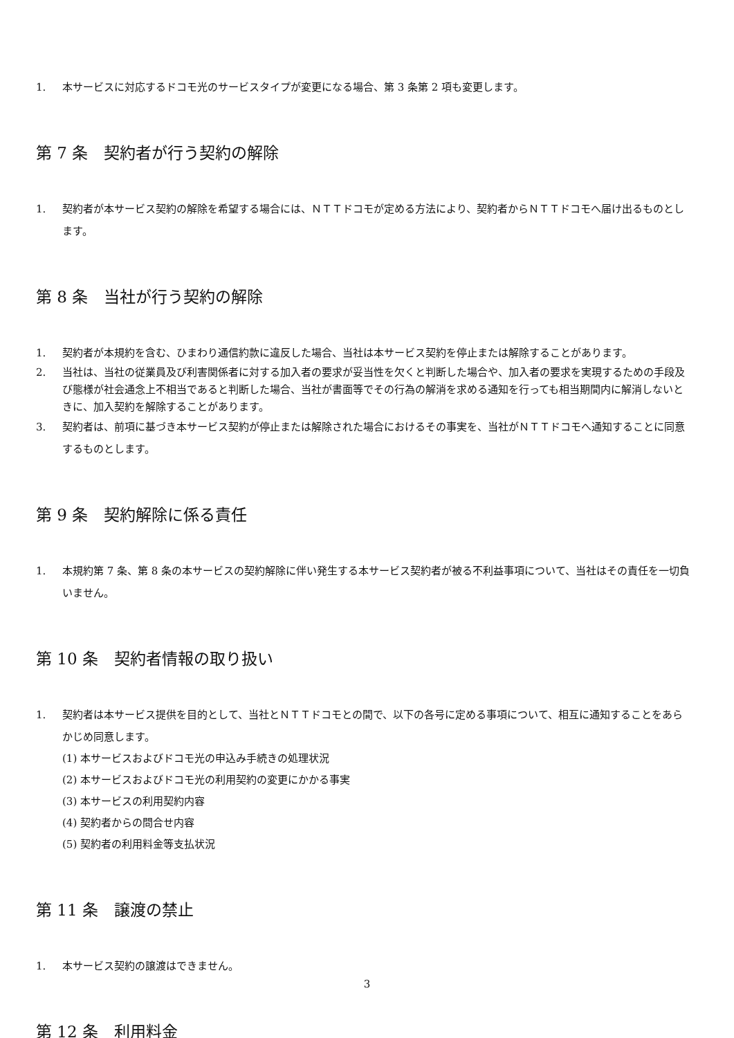1. 本サービスに対応するドコモ光のサービスタイプが変更になる場合、第 3 条第 2 項も変更します。
第 7 条　契約者が行う契約の解除
1. 契約者が本サービス契約の解除を希望する場合には、ＮＴＴドコモが定める方法により、契約者からＮＴＴドコモへ届け出るものとします。
第 8 条　当社が行う契約の解除
1. 契約者が本規約を含む、ひまわり通信約款に違反した場合、当社は本サービス契約を停止または解除することがあります。
2. 当社は、当社の従業員及び利害関係者に対する加入者の要求が妥当性を欠くと判断した場合や、加入者の要求を実現するための手段及び態様が社会通念上不相当であると判断した場合、当社が書面等でその行為の解消を求める通知を行っても相当期間内に解消しないときに、加入契約を解除することがあります。
3. 契約者は、前項に基づき本サービス契約が停止または解除された場合におけるその事実を、当社がＮＴＴドコモへ通知することに同意するものとします。
第 9 条　契約解除に係る責任
1. 本規約第 7 条、第 8 条の本サービスの契約解除に伴い発生する本サービス契約者が被る不利益事項について、当社はその責任を一切負いません。
第 10 条　契約者情報の取り扱い
1. 契約者は本サービス提供を目的として、当社とＮＴＴドコモとの間で、以下の各号に定める事項について、相互に通知することをあらかじめ同意します。
(1) 本サービスおよびドコモ光の申込み手続きの処理状況
(2) 本サービスおよびドコモ光の利用契約の変更にかかる事実
(3) 本サービスの利用契約内容
(4) 契約者からの問合せ内容
(5) 契約者の利用料金等支払状況
第 11 条　譲渡の禁止
1. 本サービス契約の譲渡はできません。
第 12 条　利用料金
3